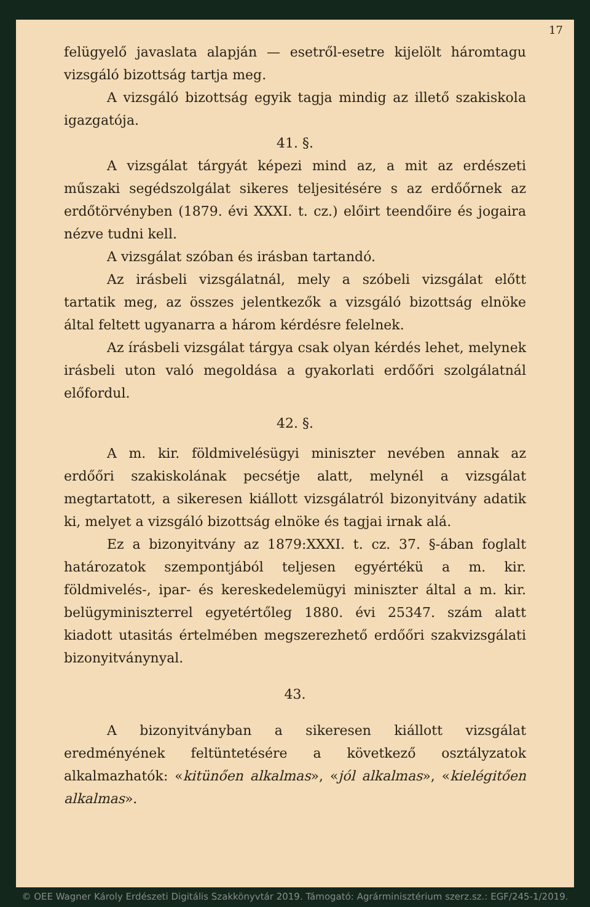17
felügyelő javaslata alapján — esetről-esetre kijelölt háromtagu vizsgáló bizottság tartja meg.
A vizsgáló bizottság egyik tagja mindig az illető szakiskola igazgatója.
41. §.
A vizsgálat tárgyát képezi mind az, a mit az erdészeti műszaki segédszolgálat sikeres teljesitésére s az erdőőrnek az erdőtörvényben (1879. évi XXXI. t. cz.) előirt teendőire és jogaira nézve tudni kell.
A vizsgálat szóban és irásban tartandó.
Az irásbeli vizsgálatnál, mely a szóbeli vizsgálat előtt tartatik meg, az összes jelentkezők a vizsgáló bizottság elnöke által feltett ugyanarra a három kérdésre felelnek.
Az írásbeli vizsgálat tárgya csak olyan kérdés lehet, melynek irásbeli uton való megoldása a gyakorlati erdőőri szolgálatnál előfordul.
42. §.
A m. kir. földmivelésügyi miniszter nevében annak az erdőőri szakiskolának pecsétje alatt, melynél a vizsgálat megtartatott, a sikeresen kiállott vizsgálatról bizonyitvány adatik ki, melyet a vizsgáló bizottság elnöke és tagjai irnak alá.
Ez a bizonyitvány az 1879:XXXI. t. cz. 37. §-ában foglalt határozatok szempontjából teljesen egyértékü a m. kir. földmivelés-, ipar- és kereskedelemügyi miniszter által a m. kir. belügyminiszterrel egyetértőleg 1880. évi 25347. szám alatt kiadott utasitás értelmében megszerezhető erdőőri szakvizsgálati bizonyitványnyal.
43.
A bizonyitványban a sikeresen kiállott vizsgálat eredményének feltüntetésére a következő osztályzatok alkalmazhatók: «kitünően alkalmas», «jól alkalmas», «kielégitően alkalmas».
© OEE Wagner Károly Erdészeti Digitális Szakkönyvtár 2019. Támogató: Agrárminisztérium szerz.sz.: EGF/245-1/2019.